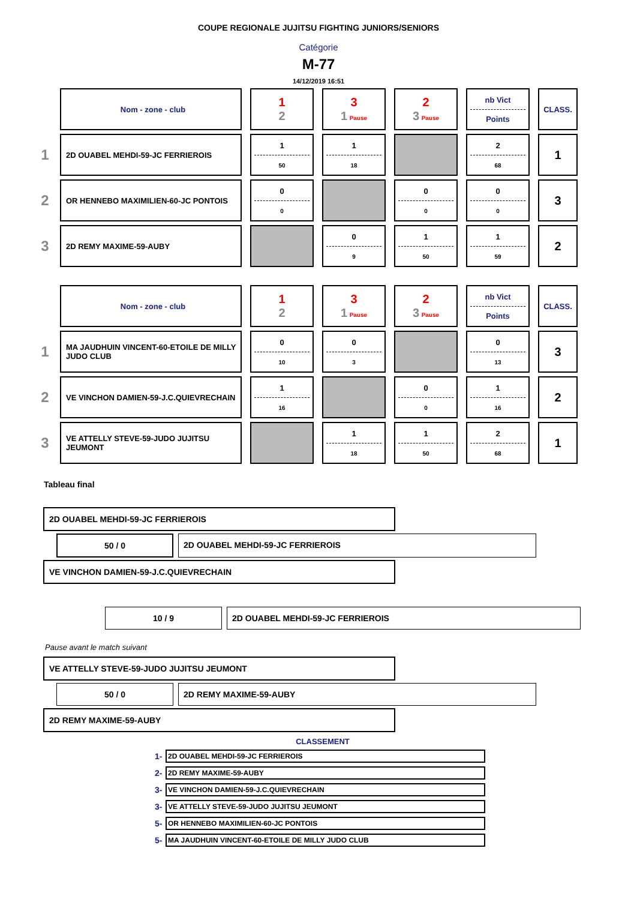COUPE REGIONALE JUJITSU FIGHTING JUNIORS/SENIORS
Catégorie
M-77
14/12/2019 16:51
| | Nom - zone - club | 1 2 | 3 1 Pause | 2 3 Pause | nb Vict Points | CLASS. |
| 1 | 2D OUABEL MEHDI-59-JC FERRIEROIS | 1 50 | 1 18 | | 2 68 | 1 |
| 2 | OR HENNEBO MAXIMILIEN-60-JC PONTOIS | 0 0 | | 0 0 | 0 0 | 3 |
| 3 | 2D REMY MAXIME-59-AUBY | | 0 9 | 1 50 | 1 59 | 2 |
| | Nom - zone - club | 1 2 | 3 1 Pause | 2 3 Pause | nb Vict Points | CLASS. |
| 1 | MA JAUDHUIN VINCENT-60-ETOILE DE MILLY JUDO CLUB | 0 10 | 0 3 | | 0 13 | 3 |
| 2 | VE VINCHON DAMIEN-59-J.C.QUIEVRECHAIN | 1 16 | | 0 0 | 1 16 | 2 |
| 3 | VE ATTELLY STEVE-59-JUDO JUJITSU JEUMONT | | 1 18 | 1 50 | 2 68 | 1 |
Tableau final
2D OUABEL MEHDI-59-JC FERRIEROIS
50 / 0 2D OUABEL MEHDI-59-JC FERRIEROIS
VE VINCHON DAMIEN-59-J.C.QUIEVRECHAIN
10 / 9 2D OUABEL MEHDI-59-JC FERRIEROIS
Pause avant le match suivant
VE ATTELLY STEVE-59-JUDO JUJITSU JEUMONT
50 / 0 2D REMY MAXIME-59-AUBY
2D REMY MAXIME-59-AUBY
CLASSEMENT
1- 2D OUABEL MEHDI-59-JC FERRIEROIS
2- 2D REMY MAXIME-59-AUBY
3- VE VINCHON DAMIEN-59-J.C.QUIEVRECHAIN
3- VE ATTELLY STEVE-59-JUDO JUJITSU JEUMONT
5- OR HENNEBO MAXIMILIEN-60-JC PONTOIS
5- MA JAUDHUIN VINCENT-60-ETOILE DE MILLY JUDO CLUB